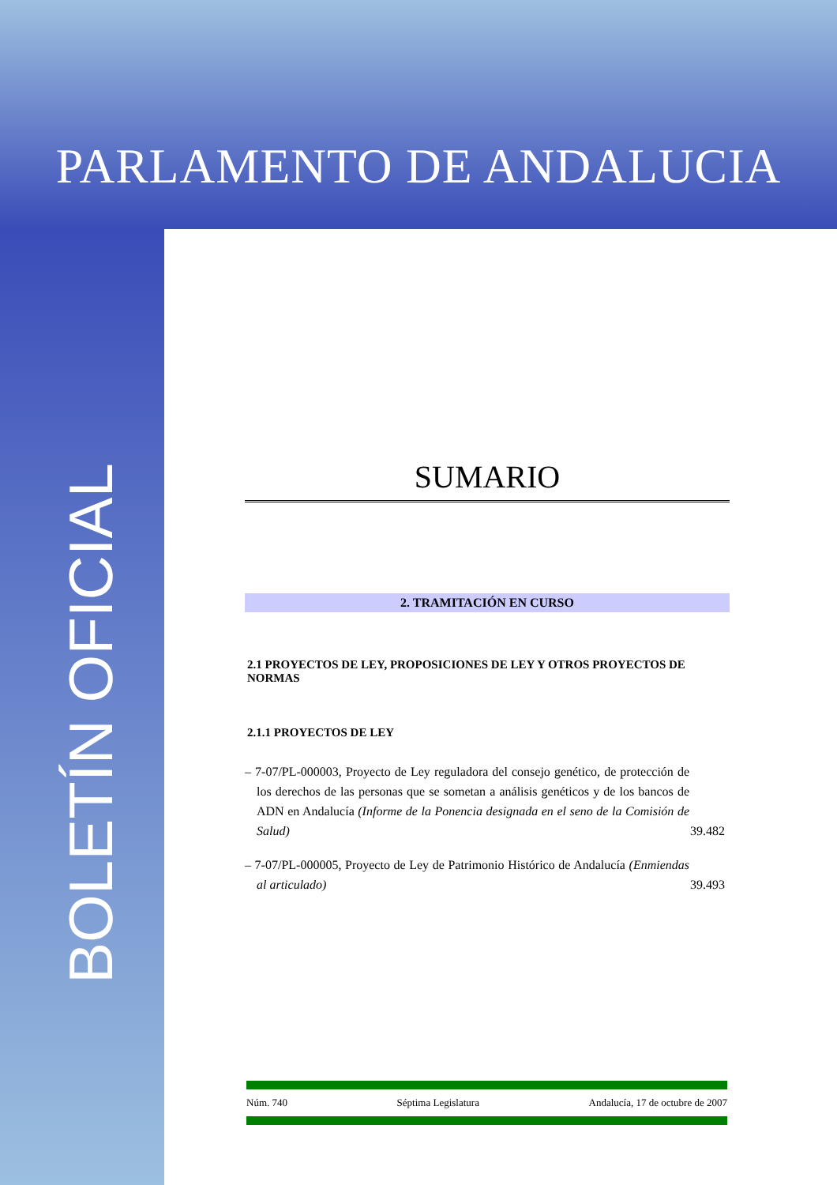PARLAMENTO DE ANDALUCIA
BOLETÍN OFICIAL
SUMARIO
2. TRAMITACIÓN EN CURSO
2.1 PROYECTOS DE LEY, PROPOSICIONES DE LEY Y OTROS PROYECTOS DE NORMAS
2.1.1 PROYECTOS DE LEY
– 7-07/PL-000003, Proyecto de Ley reguladora del consejo genético, de protección de los derechos de las personas que se sometan a análisis genéticos y de los bancos de ADN en Andalucía (Informe de la Ponencia designada en el seno de la Comisión de Salud)
39.482
– 7-07/PL-000005, Proyecto de Ley de Patrimonio Histórico de Andalucía (Enmiendas al articulado)
39.493
Núm. 740 Séptima Legislatura Andalucía, 17 de octubre de 2007